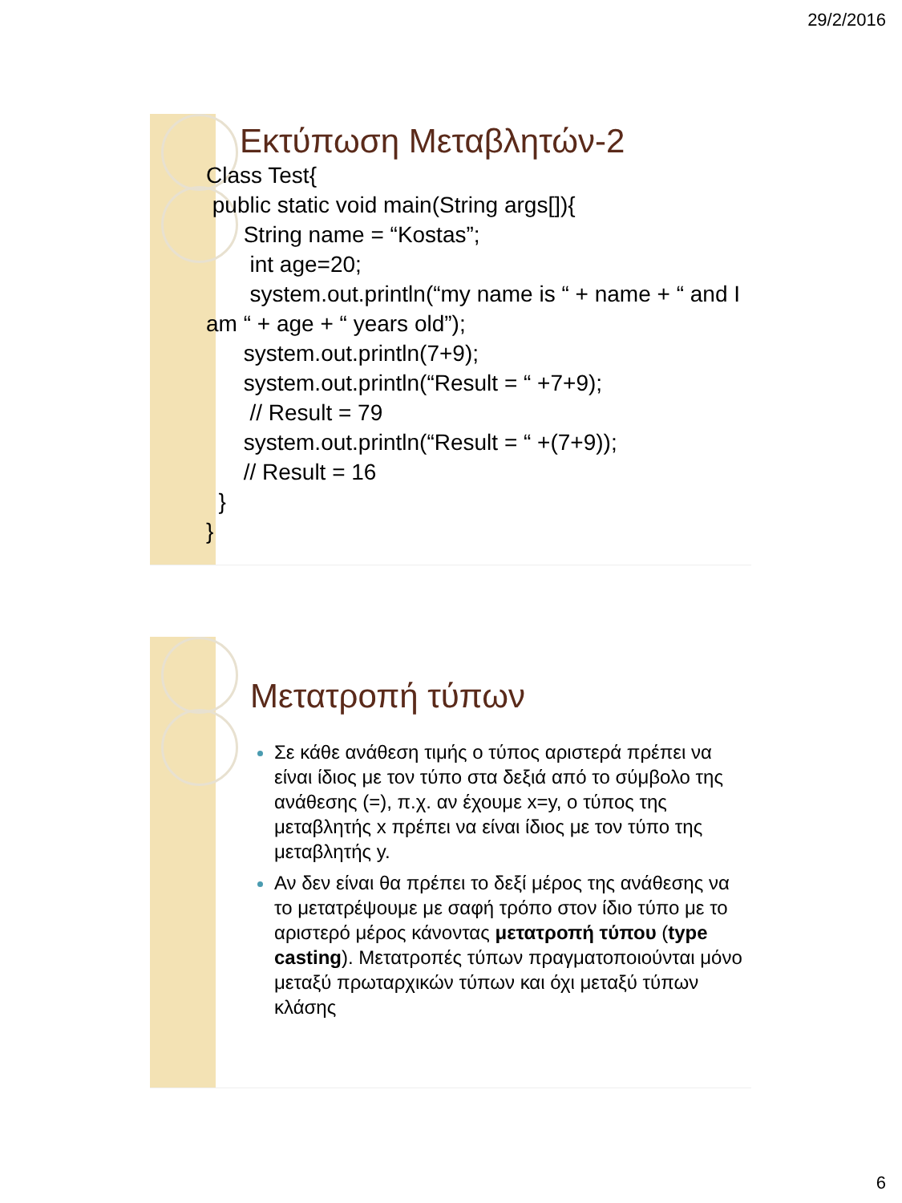29/2/2016
Εκτύπωση Μεταβλητών-2
Class Test{
public static void main(String args[]){
String name = “Kostas”;
int age=20;
system.out.println(“my name is “ + name + “ and I am “ + age + “ years old”);
system.out.println(7+9);
system.out.println(“Result = “ +7+9);
// Result = 79
system.out.println(“Result = “ +(7+9));
// Result = 16
}
}
Μετατροπή τύπων
Σε κάθε ανάθεση τιμής ο τύπος αριστερά πρέπει να είναι ίδιος με τον τύπο στα δεξιά από το σύμβολο της ανάθεσης (=), π.χ. αν έχουμε x=y, ο τύπος της μεταβλητής x πρέπει να είναι ίδιος με τον τύπο της μεταβλητής y.
Αν δεν είναι θα πρέπει το δεξί μέρος της ανάθεσης να το μετατρέψουμε με σαφή τρόπο στον ίδιο τύπο με το αριστερό μέρος κάνοντας μετατροπή τύπου (type casting). Μετατροπές τύπων πραγματοποιούνται μόνο μεταξύ πρωταρχικών τύπων και όχι μεταξύ τύπων κλάσης
6